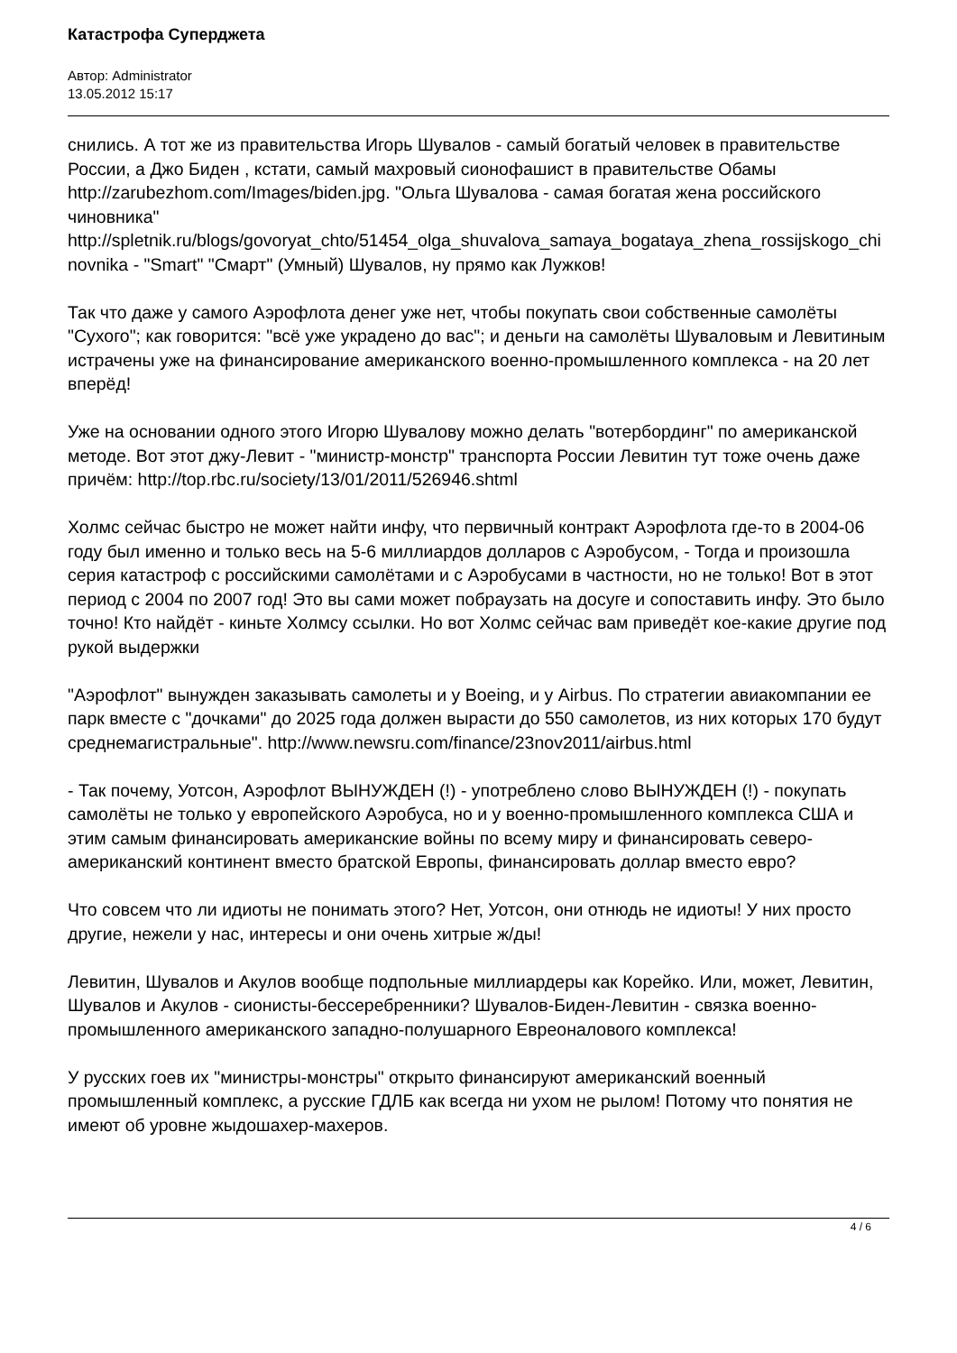Катастрофа Суперджета
Автор: Administrator
13.05.2012 15:17
снились. А тот же из правительства Игорь Шувалов - самый богатый человек в правительстве России, а Джо Биден , кстати, самый махровый сионофашист в правительстве Обамы http://zarubezhom.com/Images/biden.jpg. "Ольга Шувалова - самая богатая жена российского чиновника" http://spletnik.ru/blogs/govoryat_chto/51454_olga_shuvalova_samaya_bogataya_zhena_rossijskogo_chinovnika - "Smart" "Смарт" (Умный) Шувалов, ну прямо как Лужков!
Так что даже у самого Аэрофлота денег уже нет, чтобы покупать свои собственные самолёты "Сухого"; как говорится: "всё уже украдено до вас"; и деньги на самолёты Шуваловым и Левитиным истрачены уже на финансирование американского военно-промышленного комплекса - на 20 лет вперёд!
Уже на основании одного этого Игорю Шувалову можно делать "вотербординг" по американской методе. Вот этот джу-Левит - "министр-монстр" транспорта России Левитин тут тоже очень даже причём: http://top.rbc.ru/society/13/01/2011/526946.shtml
Холмс сейчас быстро не может найти инфу, что первичный контракт Аэрофлота где-то в 2004-06 году был именно и только весь на 5-6 миллиардов долларов с Аэробусом, - Тогда и произошла серия катастроф с российскими самолётами и с Аэробусами в частности, но не только! Вот в этот период с 2004 по 2007 год! Это вы сами может побраузать на досуге и сопоставить инфу. Это было точно! Кто найдёт - киньте Холмсу ссылки. Но вот Холмс сейчас вам приведёт кое-какие другие под рукой выдержки
"Аэрофлот" вынужден заказывать самолеты и у Boeing, и у Airbus. По стратегии авиакомпании ее парк вместе с "дочками" до 2025 года должен вырасти до 550 самолетов, из них которых 170 будут среднемагистральные". http://www.newsru.com/finance/23nov2011/airbus.html
- Так почему, Уотсон, Аэрофлот ВЫНУЖДЕН (!) - употреблено слово ВЫНУЖДЕН (!) - покупать самолёты не только у европейского Аэробуса, но и у военно-промышленного комплекса США и этим самым финансировать американские войны по всему миру и финансировать северо-американский континент вместо братской Европы, финансировать доллар вместо евро?
Что совсем что ли идиоты не понимать этого? Нет, Уотсон, они отнюдь не идиоты! У них просто другие, нежели у нас, интересы и они очень хитрые ж/ды!
Левитин, Шувалов и Акулов вообще подпольные миллиардеры как Корейко. Или, может, Левитин, Шувалов и Акулов - сионисты-бессеребренники? Шувалов-Биден-Левитин - связка военно-промышленного американского западно-полушарного Евреоналового комплекса!
У русских гоев их "министры-монстры" открыто финансируют американский военный промышленный комплекс, а русские ГДЛБ как всегда ни ухом не рылом! Потому что понятия не имеют об уровне жыдошахер-махеров.
4 / 6